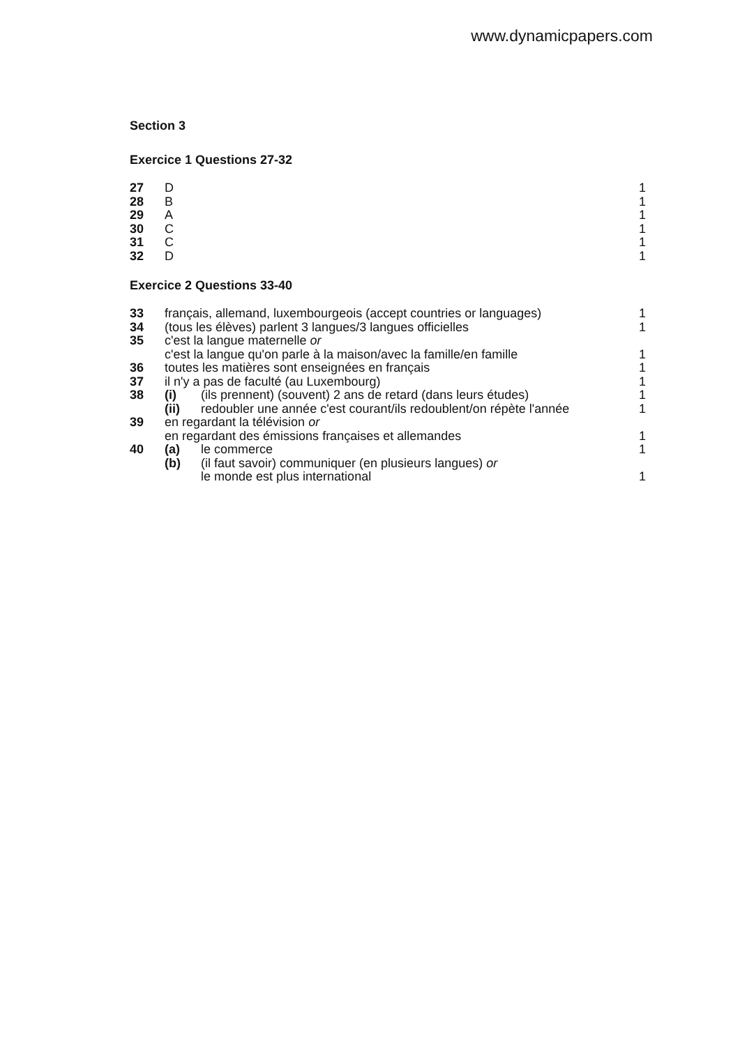www.dynamicpapers.com
Section 3
Exercice 1 Questions 27-32
| 27 | D | 1 |
| 28 | B | 1 |
| 29 | A | 1 |
| 30 | C | 1 |
| 31 | C | 1 |
| 32 | D | 1 |
Exercice 2 Questions 33-40
| 33 | français, allemand, luxembourgeois (accept countries or languages) | | 1 |
| 34 | (tous les élèves) parlent 3 langues/3 langues officielles | | 1 |
| 35 | c'est la langue maternelle or | | |
| | c'est la langue qu'on parle à la maison/avec la famille/en famille | | 1 |
| 36 | toutes les matières sont enseignées en français | | 1 |
| 37 | il n'y a pas de faculté (au Luxembourg) | | 1 |
| 38 | (i) | (ils prennent) (souvent) 2 ans de retard (dans leurs études) | 1 |
| | (ii) | redoubler une année c'est courant/ils redoublent/on répète l'année | 1 |
| 39 | en regardant la télévision or | | |
| | en regardant des émissions françaises et allemandes | | 1 |
| 40 | (a) | le commerce | 1 |
| | (b) | (il faut savoir) communiquer (en plusieurs langues) or | |
| | | le monde est plus international | 1 |